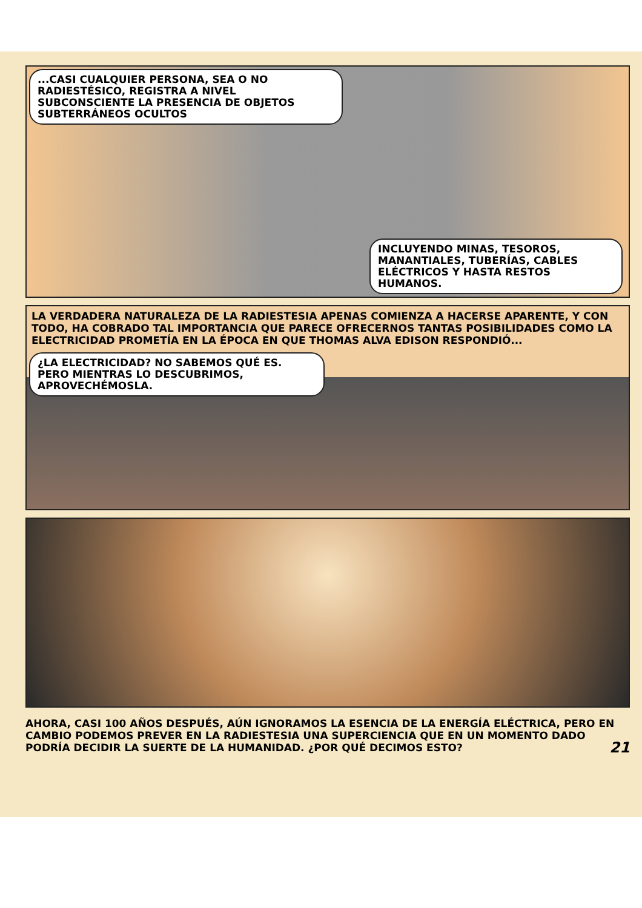...CASI CUALQUIER PERSONA, SEA O NO RADIESTÉSICO, REGISTRA A NIVEL SUBCONSCIENTE LA PRESENCIA DE OBJETOS SUBTERRÁNEOS OCULTOS
INCLUYENDO MINAS, TESOROS, MANANTIALES, TUBERÍAS, CABLES ELÉCTRICOS Y HASTA RESTOS HUMANOS.
LA VERDADERA NATURALEZA DE LA RADIESTESIA APENAS COMIENZA A HACERSE APARENTE, Y CON TODO, HA COBRADO TAL IMPORTANCIA QUE PARECE OFRECERNOS TANTAS POSIBILIDADES COMO LA ELECTRICIDAD PROMETÍA EN LA ÉPOCA EN QUE THOMAS ALVA EDISON RESPONDIÓ...
¿LA ELECTRICIDAD? NO SABEMOS QUÉ ES. PERO MIENTRAS LO DESCUBRIMOS, APROVECHÉMOSLA.
AHORA, CASI 100 AÑOS DESPUÉS, AÚN IGNORAMOS LA ESENCIA DE LA ENERGÍA ELÉCTRICA, PERO EN CAMBIO PODEMOS PREVER EN LA RADIESTESIA UNA SUPERCIENCIA QUE EN UN MOMENTO DADO PODRÍA DECIDIR LA SUERTE DE LA HUMANIDAD. ¿POR QUÉ DECIMOS ESTO? 21